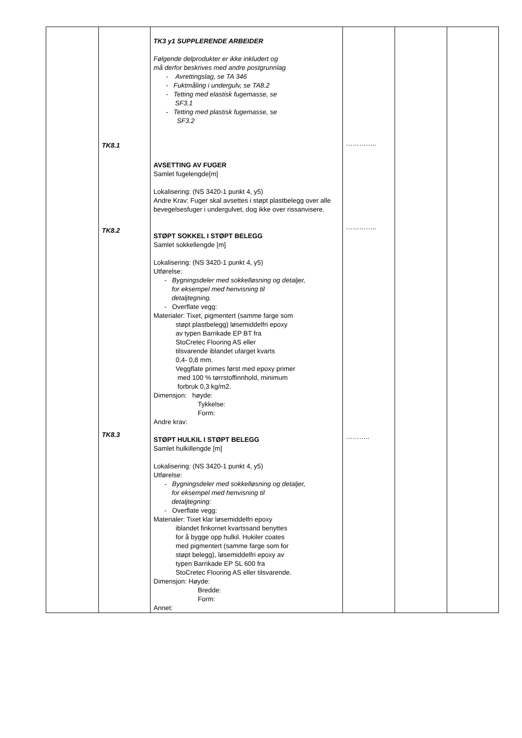| | TK8.1 TK8.2 TK8.3 | TK3 y1 SUPPLERENDE ARBEIDER Følgende delprodukter er ikke inkludert og må derfor beskrives med andre postgrunnlag - Avrettingslag, se TA 346 - Fuktmåling i undergulv, se TA8.2 - Tetting med elastisk fugemasse, se SF3.1 - Tetting med plastisk fugemasse, se SF3.2 AVSETTING AV FUGER Samlet fugelengde[m] Lokalisering: (NS 3420-1 punkt 4, y5) Andre Krav: Fuger skal avsettes i støpt plastbelegg over alle bevegelsesfuger i undergulvet, dog ikke over rissanvisere. STØPT SOKKEL I STØPT BELEGG Samlet sokkellengde [m] Lokalisering: (NS 3420-1 punkt 4, y5) Utførelse: - Bygningsdeler med sokkelløsning og detaljer, for eksempel med henvisning til detaljtegning. - Overflate vegg: Materialer: Tixet, pigmentert (samme farge som støpt plastbelegg) løsemiddelfri epoxy av typen Barrikade EP BT fra StoCretec Flooring AS eller tilsvarende iblandet ufarget kvarts 0,4- 0,8 mm. Veggflate primes først med epoxy primer med 100 % tørrstoffinnhold, minimum forbruk 0,3 kg/m2. Dimensjon: høyde: Tykkelse: Form: Andre krav: STØPT HULKIL I STØPT BELEGG Samlet hulkillengde [m] Lokalisering: (NS 3420-1 punkt 4, y5) Utførelse: - Bygningsdeler med sokkelløsning og detaljer, for eksempel med henvisning til detaljtegning: - Overflate vegg: Materialer: Tixet klar løsemiddelfri epoxy iblandet finkornet kvartssand benyttes for å bygge opp hulkil. Hukiler coates med pigmentert (samme farge som for støpt belegg), løsemiddelfri epoxy av typen Barrikade EP SL 600 fra StoCretec Flooring AS eller tilsvarende. Dimensjon: Høyde: Bredde: Form: Annet: | ………….. ………….. ……….. | | |